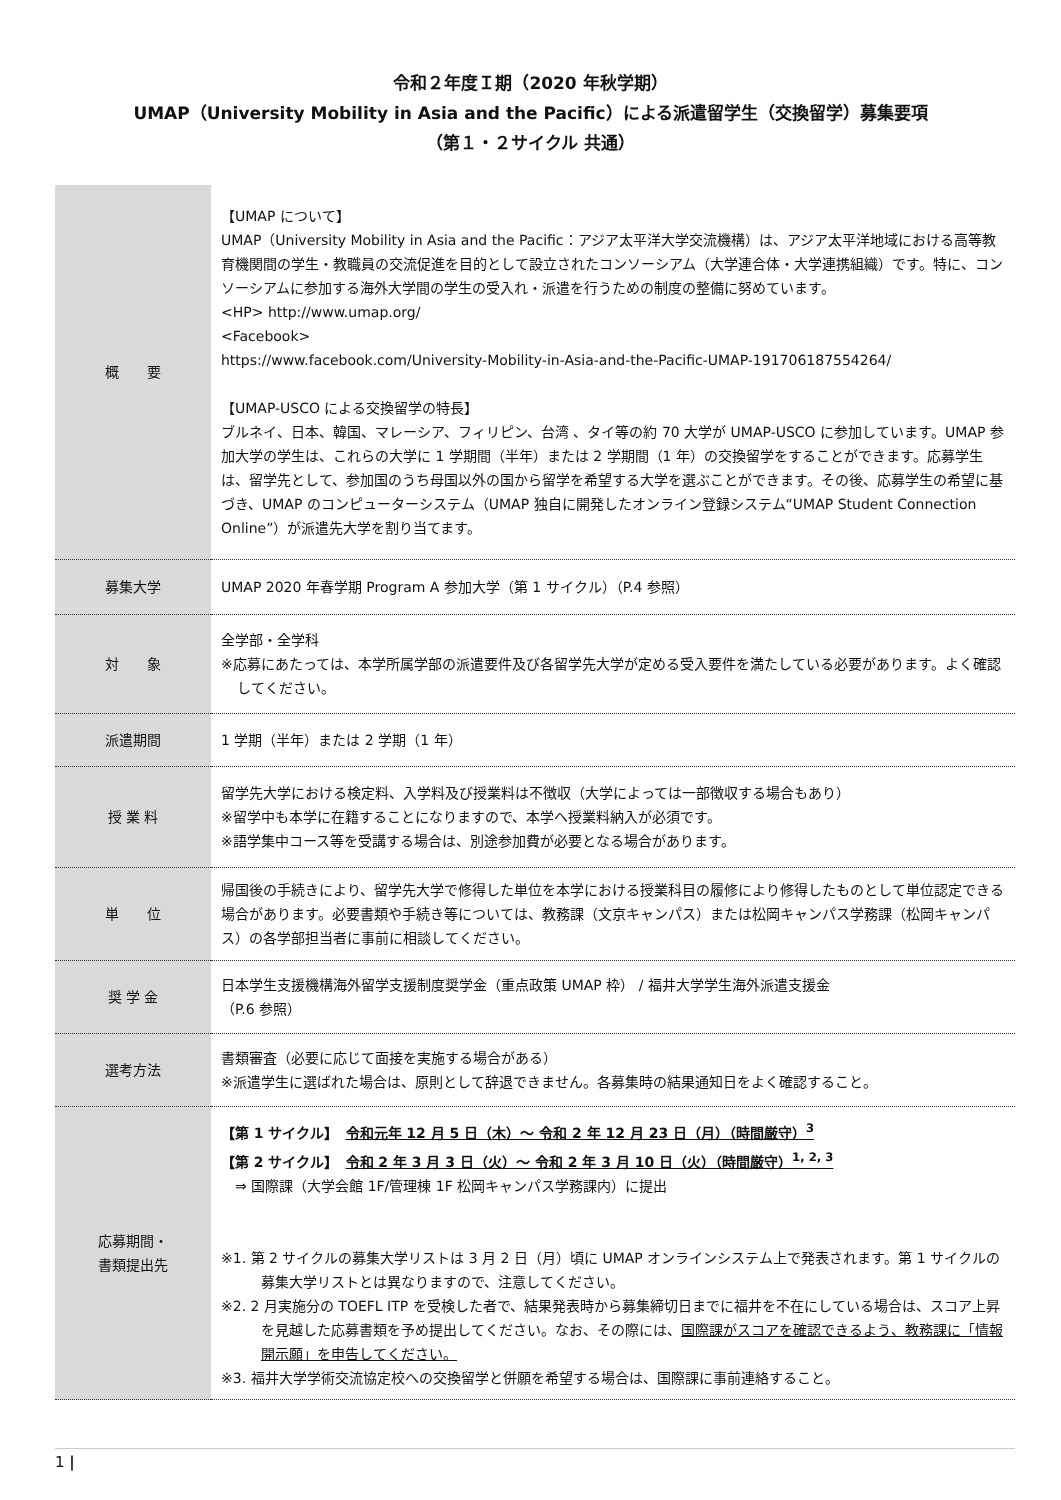令和２年度Ｉ期（2020 年秋学期）
UMAP（University Mobility in Asia and the Pacific）による派遣留学生（交換留学）募集要項
（第１・２サイクル 共通）
| 概 要 | 【UMAP について】 UMAP（University Mobility in Asia and the Pacific：アジア太平洋大学交流機構）は、アジア太平洋地域における高等教育機関間の学生・教職員の交流促進を目的として設立されたコンソーシアム（大学連合体・大学連携組織）です。特に、コンソーシアムに参加する海外大学間の学生の受入れ・派遣を行うための制度の整備に努めています。 <HP> http://www.umap.org/ <Facebook> https://www.facebook.com/University-Mobility-in-Asia-and-the-Pacific-UMAP-191706187554264/ 【UMAP-USCO による交換留学の特長】 ブルネイ、日本、韓国、マレーシア、フィリピン、台湾 、タイ等の約 70 大学が UMAP-USCO に参加しています。UMAP 参加大学の学生は、これらの大学に 1 学期間（半年）または 2 学期間（1 年）の交換留学をすることができます。応募学生は、留学先として、参加国のうち母国以外の国から留学を希望する大学を選ぶことができます。その後、応募学生の希望に基づき、UMAP のコンピューターシステム（UMAP 独自に開発したオンライン登録システム“UMAP Student Connection Online”）が派遣先大学を割り当てます。 |
| 募集大学 | UMAP 2020 年春学期 Program A 参加大学（第 1 サイクル）（P.4 参照） |
| 対 象 | 全学部・全学科 ※応募にあたっては、本学所属学部の派遣要件及び各留学先大学が定める受入要件を満たしている必要があります。よく確認してください。 |
| 派遣期間 | 1 学期（半年）または 2 学期（1 年） |
| 授 業 料 | 留学先大学における検定料、入学料及び授業料は不徴収（大学によっては一部徴収する場合もあり） ※留学中も本学に在籍することになりますので、本学へ授業料納入が必須です。 ※語学集中コース等を受講する場合は、別途参加費が必要となる場合があります。 |
| 単 位 | 帰国後の手続きにより、留学先大学で修得した単位を本学における授業科目の履修により修得したものとして単位認定できる場合があります。必要書類や手続き等については、教務課（文京キャンパス）または松岡キャンパス学務課（松岡キャンパス）の各学部担当者に事前に相談してください。 |
| 奨 学 金 | 日本学生支援機構海外留学支援制度奨学金（重点政策 UMAP 枠） / 福井大学学生海外派遣支援金 （P.6 参照） |
| 選考方法 | 書類審査（必要に応じて面接を実施する場合がある） ※派遣学生に選ばれた場合は、原則として辞退できません。各募集時の結果通知日をよく確認すること。 |
| 応募期間・ 書類提出先 | 【第 1 サイクル】 令和元年 12 月 5 日（木）～ 令和 2 年 12 月 23 日（月）（時間厳守）<sup>3</sup> 【第 2 サイクル】 令和 2 年 3 月 3 日（火）～ 令和 2 年 3 月 10 日（火）（時間厳守）<sup>1, 2, 3</sup> ⇒ 国際課（大学会館 1F/管理棟 1F 松岡キャンパス学務課内）に提出 ※1. 第 2 サイクルの募集大学リストは 3 月 2 日（月）頃に UMAP オンラインシステム上で発表されます。第 1 サイクルの募集大学リストとは異なりますので、注意してください。 ※2. 2 月実施分の TOEFL ITP を受検した者で、結果発表時から募集締切日までに福井を不在にしている場合は、スコア上昇を見越した応募書類を予め提出してください。なお、その際には、 国際課がスコアを確認できるよう、教務課に「情報開示願」を申告してください。 ※3. 福井大学学術交流協定校への交換留学と併願を希望する場合は、国際課に事前連絡すること。 |
1 |